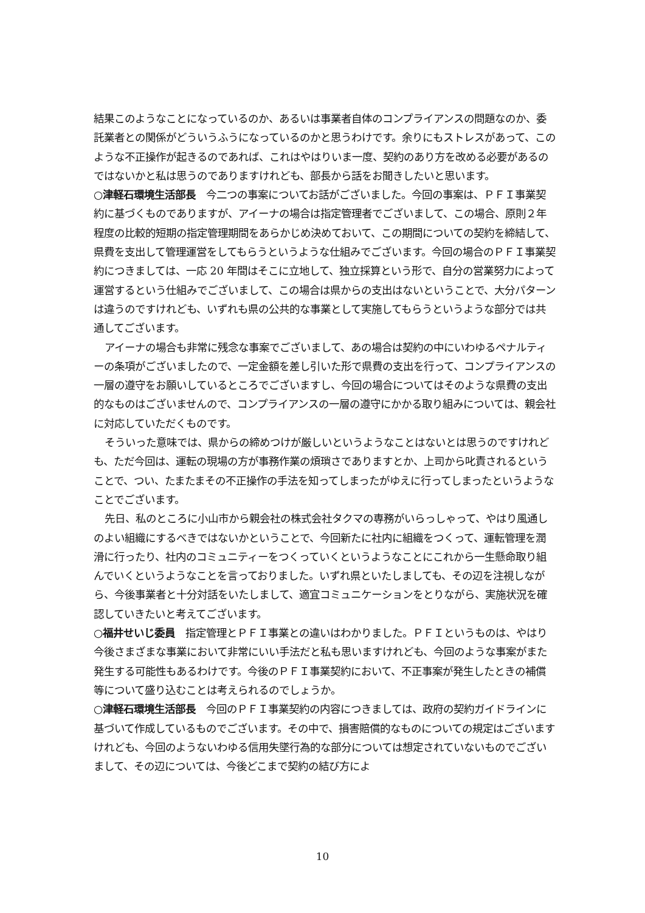結果このようなことになっているのか、あるいは事業者自体のコンプライアンスの問題なのか、委託業者との関係がどういうふうになっているのかと思うわけです。余りにもストレスがあって、このような不正操作が起きるのであれば、これはやはりいま一度、契約のあり方を改める必要があるのではないかと私は思うのでありますけれども、部長から話をお聞きしたいと思います。
○津軽石環境生活部長　今二つの事案についてお話がございました。今回の事案は、ＰＦＩ事業契約に基づくものでありますが、アイーナの場合は指定管理者でございまして、この場合、原則２年程度の比較的短期の指定管理期間をあらかじめ決めておいて、この期間についての契約を締結して、県費を支出して管理運営をしてもらうというような仕組みでございます。今回の場合のＰＦＩ事業契約につきましては、一応 20 年間はそこに立地して、独立採算という形で、自分の営業努力によって運営するという仕組みでございまして、この場合は県からの支出はないということで、大分パターンは違うのですけれども、いずれも県の公共的な事業として実施してもらうというような部分では共通してございます。
アイーナの場合も非常に残念な事案でございまして、あの場合は契約の中にいわゆるペナルティーの条項がございましたので、一定金額を差し引いた形で県費の支出を行って、コンプライアンスの一層の遵守をお願いしているところでございますし、今回の場合についてはそのような県費の支出的なものはございませんので、コンプライアンスの一層の遵守にかかる取り組みについては、親会社に対応していただくものです。
そういった意味では、県からの締めつけが厳しいというようなことはないとは思うのですけれども、ただ今回は、運転の現場の方が事務作業の煩瑣さでありますとか、上司から叱責されるということで、つい、たまたまその不正操作の手法を知ってしまったがゆえに行ってしまったというようなことでございます。
先日、私のところに小山市から親会社の株式会社タクマの専務がいらっしゃって、やはり風通しのよい組織にするべきではないかということで、今回新たに社内に組織をつくって、運転管理を潤滑に行ったり、社内のコミュニティーをつくっていくというようなことにこれから一生懸命取り組んでいくというようなことを言っておりました。いずれ県といたしましても、その辺を注視しながら、今後事業者と十分対話をいたしまして、適宜コミュニケーションをとりながら、実施状況を確認していきたいと考えてございます。
○福井せいじ委員　指定管理とＰＦＩ事業との違いはわかりました。ＰＦＩというものは、やはり今後さまざまな事業において非常にいい手法だと私も思いますけれども、今回のような事案がまた発生する可能性もあるわけです。今後のＰＦＩ事業契約において、不正事案が発生したときの補償等について盛り込むことは考えられるのでしょうか。
○津軽石環境生活部長　今回のＰＦＩ事業契約の内容につきましては、政府の契約ガイドラインに基づいて作成しているものでございます。その中で、損害賠償的なものについての規定はございますけれども、今回のようないわゆる信用失墜行為的な部分については想定されていないものでございまして、その辺については、今後どこまで契約の結び方によ
10